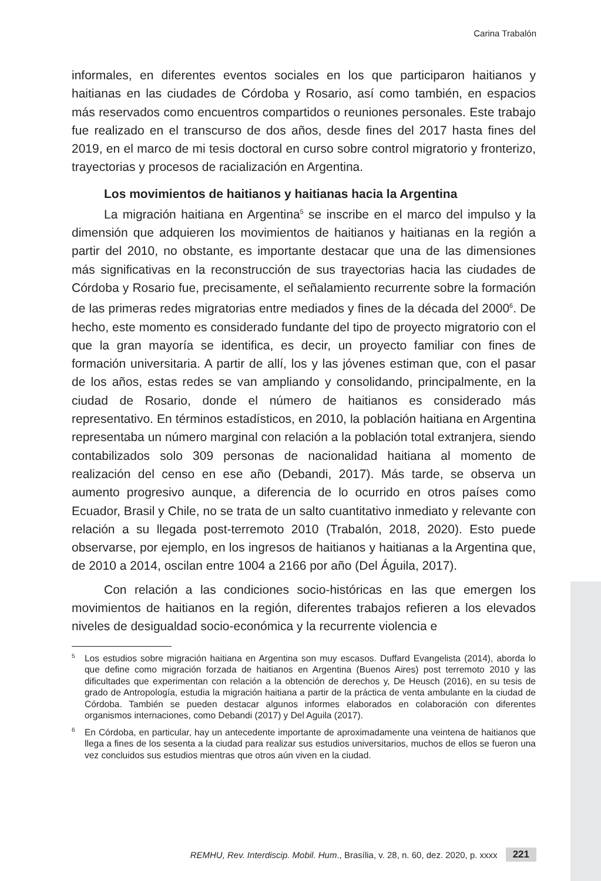Carina Trabalón
informales, en diferentes eventos sociales en los que participaron haitianos y haitianas en las ciudades de Córdoba y Rosario, así como también, en espacios más reservados como encuentros compartidos o reuniones personales. Este trabajo fue realizado en el transcurso de dos años, desde fines del 2017 hasta fines del 2019, en el marco de mi tesis doctoral en curso sobre control migratorio y fronterizo, trayectorias y procesos de racialización en Argentina.
Los movimientos de haitianos y haitianas hacia la Argentina
La migración haitiana en Argentina<sup>5</sup> se inscribe en el marco del impulso y la dimensión que adquieren los movimientos de haitianos y haitianas en la región a partir del 2010, no obstante, es importante destacar que una de las dimensiones más significativas en la reconstrucción de sus trayectorias hacia las ciudades de Córdoba y Rosario fue, precisamente, el señalamiento recurrente sobre la formación de las primeras redes migratorias entre mediados y fines de la década del 2000<sup>6</sup>. De hecho, este momento es considerado fundante del tipo de proyecto migratorio con el que la gran mayoría se identifica, es decir, un proyecto familiar con fines de formación universitaria. A partir de allí, los y las jóvenes estiman que, con el pasar de los años, estas redes se van ampliando y consolidando, principalmente, en la ciudad de Rosario, donde el número de haitianos es considerado más representativo. En términos estadísticos, en 2010, la población haitiana en Argentina representaba un número marginal con relación a la población total extranjera, siendo contabilizados solo 309 personas de nacionalidad haitiana al momento de realización del censo en ese año (Debandi, 2017). Más tarde, se observa un aumento progresivo aunque, a diferencia de lo ocurrido en otros países como Ecuador, Brasil y Chile, no se trata de un salto cuantitativo inmediato y relevante con relación a su llegada post-terremoto 2010 (Trabalón, 2018, 2020). Esto puede observarse, por ejemplo, en los ingresos de haitianos y haitianas a la Argentina que, de 2010 a 2014, oscilan entre 1004 a 2166 por año (Del Águila, 2017).
Con relación a las condiciones socio-históricas en las que emergen los movimientos de haitianos en la región, diferentes trabajos refieren a los elevados niveles de desigualdad socio-económica y la recurrente violencia e
<sup>5</sup> Los estudios sobre migración haitiana en Argentina son muy escasos. Duffard Evangelista (2014), aborda lo que define como migración forzada de haitianos en Argentina (Buenos Aires) post terremoto 2010 y las dificultades que experimentan con relación a la obtención de derechos y, De Heusch (2016), en su tesis de grado de Antropología, estudia la migración haitiana a partir de la práctica de venta ambulante en la ciudad de Córdoba. También se pueden destacar algunos informes elaborados en colaboración con diferentes organismos internaciones, como Debandi (2017) y Del Aguila (2017).
<sup>6</sup> En Córdoba, en particular, hay un antecedente importante de aproximadamente una veintena de haitianos que llega a fines de los sesenta a la ciudad para realizar sus estudios universitarios, muchos de ellos se fueron una vez concluidos sus estudios mientras que otros aún viven en la ciudad.
REMHU, Rev. Interdiscip. Mobil. Hum., Brasília, v. 28, n. 60, dez. 2020, p. xxxx 221